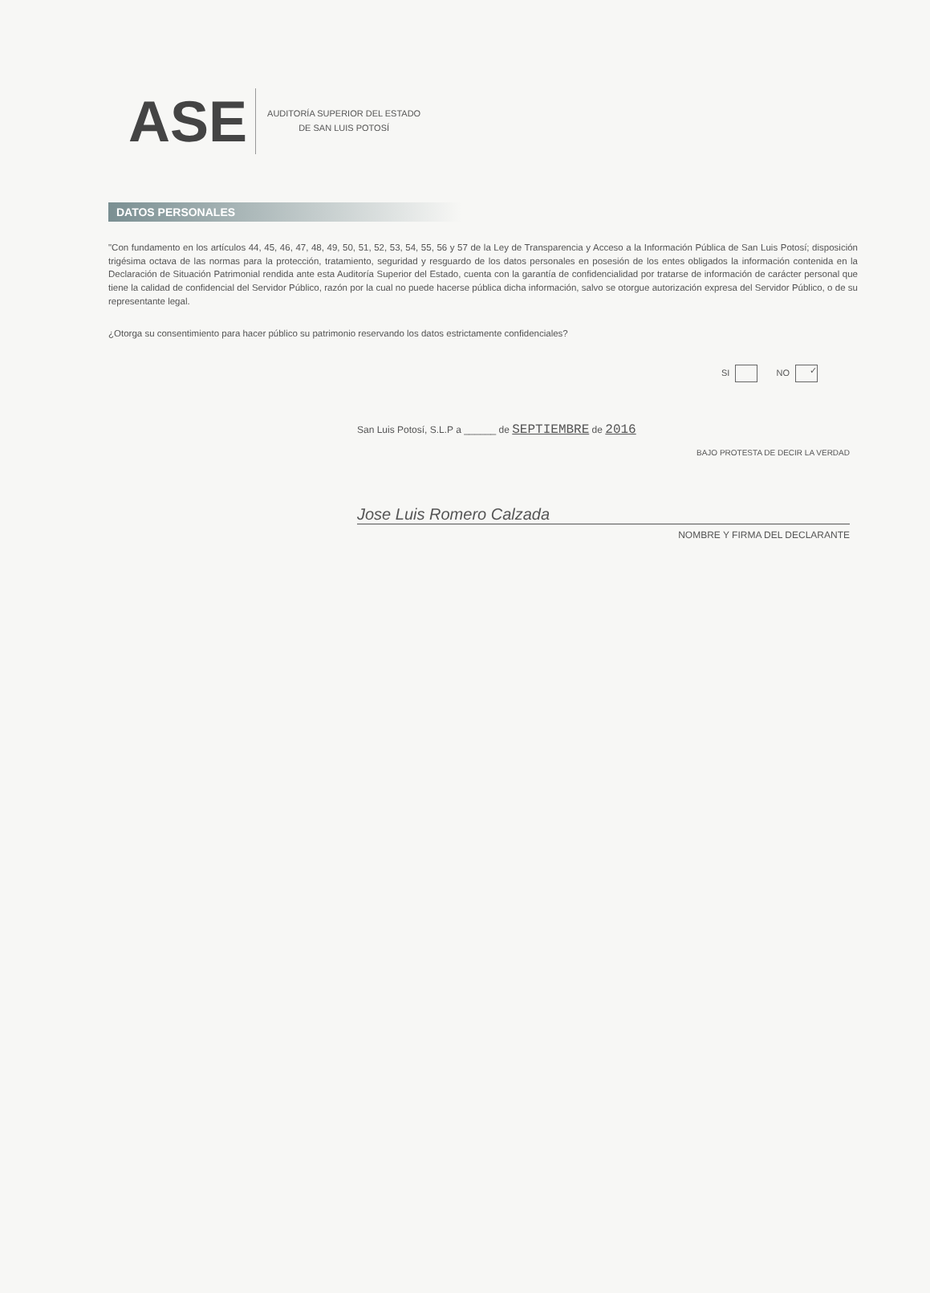ASE
AUDITORÍA SUPERIOR DEL ESTADO
DE SAN LUIS POTOSÍ
DATOS PERSONALES
"Con fundamento en los artículos 44, 45, 46, 47, 48, 49, 50, 51, 52, 53, 54, 55, 56 y 57 de la Ley de Transparencia y Acceso a la Información Pública de San Luis Potosí; disposición trigésima octava de las normas para la protección, tratamiento, seguridad y resguardo de los datos personales en posesión de los entes obligados la información contenida en la Declaración de Situación Patrimonial rendida ante esta Auditoría Superior del Estado, cuenta con la garantía de confidencialidad por tratarse de información de carácter personal que tiene la calidad de confidencial del Servidor Público, razón por la cual no puede hacerse pública dicha información, salvo se otorgue autorización expresa del Servidor Público, o de su representante legal.
¿Otorga su consentimiento para hacer público su patrimonio reservando los datos estrictamente confidenciales?
SI NO ✓
San Luis Potosí, S.L.P a ______ de SEPTIEMBRE de 2016
BAJO PROTESTA DE DECIR LA VERDAD
Jose Luis Romero Calzada
NOMBRE Y FIRMA DEL DECLARANTE